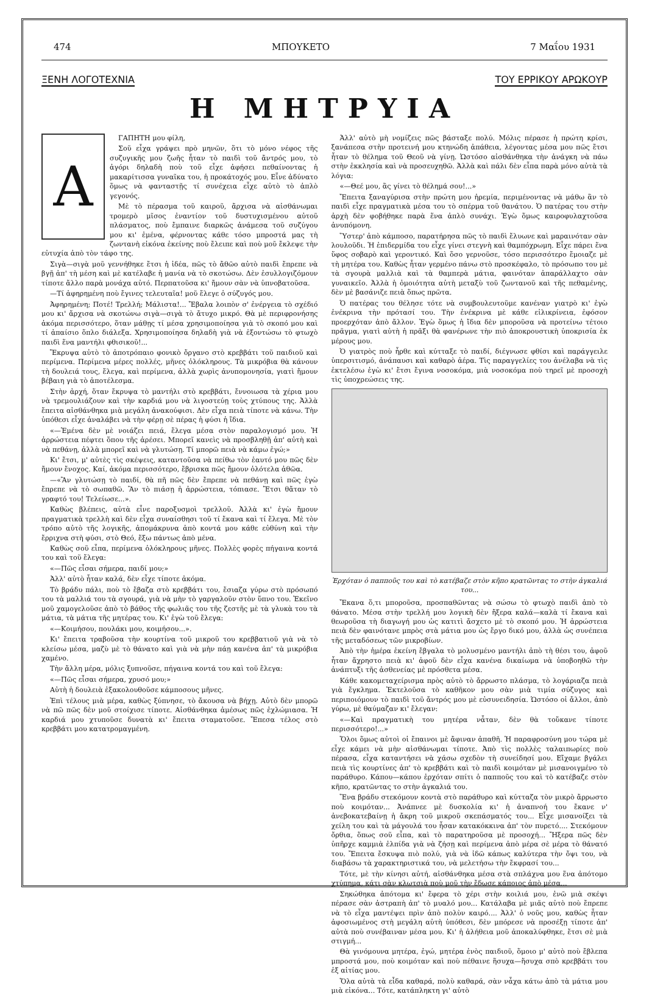474 ΜΠΟΥΚΕΤΟ 7 Μαΐου 1931
ΞΕΝΗ ΛΟΓΟΤΕΧΝΙΑ ΤΟΥ ΕΡΡΙΚΟΥ ΑΡΩΚΟΥΡ
Η ΜΗΤΡΥΙΑ
Α
ΓΑΠΗΤΗ μου φίλη,
Σοῦ εἶχα γράψει πρὸ μηνῶν, ὅτι τὸ μόνο νέφος τῆς συζυγικῆς μου ζωῆς ἦταν τὸ παιδὶ τοῦ ἄντρός μου, τὸ ἀγόρι δηλαδὴ ποὺ τοῦ εἶχε ἀφήσει πεθαίνοντας ἡ μακαρίτισσα γυναῖκα του, ἡ προκάτοχός μου. Εἶνε ἀδύνατο ὅμως νὰ φανταστῇς τί συνέχεια εἶχε αὐτὸ τὸ ἁπλὸ γεγονός.
Μὲ τὸ πέρασμα τοῦ καιροῦ, ἄρχισα νὰ αἰσθάνωμαι τρομερὸ μῖσος ἐναντίον τοῦ δυστυχισμένου αὐτοῦ πλάσματος, ποὺ ἔμπαινε διαρκῶς ἀνάμεσα τοῦ συζύγου μου κι' ἐμένα, φέρνοντας κάθε τόσο μπροστά μας τὴ ζωντανὴ εἰκόνα ἐκείνης ποὺ ἔλειπε καὶ ποὺ μοῦ ἔκλεψε τὴν εὐτυχία ἀπὸ τὸν τάφο της.
Σιγὰ—σιγὰ μοῦ γεννήθηκε ἔτσι ἡ ἰδέα, πῶς τὸ ἄθῶο αὐτὸ παιδὶ ἔπρεπε νὰ βγῇ ἀπ' τὴ μέση καὶ μὲ κατέλαβε ἡ μανία νὰ τὸ σκοτώσω. Δὲν ἐσυλλογιζόμουν τίποτε ἄλλο παρὰ μονάχα αὐτό. Περπατοῦσα κι' ἤμουν σὰν νὰ ὑπνοβατοῦσα.
—Τί ἀφηρημένη ποὺ ἔγινες τελευταῖα! μοῦ ἔλεγε ὁ σύζυγός μου.
Ἀφηρημένη; Ποτέ! Τρελλή; Μάλιστα!... Ἔβαλα λοιπὸν σ' ἐνέργεια τὸ σχέδιό μου κι' ἄρχισα νὰ σκοτώνω σιγὰ—σιγὰ τὸ ἄτυχο μικρό. Θὰ μὲ περιφρονήσης ἀκόμα περισσότερο, ὅταν μάθῃς τί μέσα χρησιμοποίησα γιὰ τὸ σκοπό μου καὶ τί ἀπαίσιο ὅπλο διάλεξα. Χρησιμοποίησα δηλαδὴ γιὰ νὰ ἐξοντώσω τὸ φτωχὸ παιδὶ ἕνα μαντήλι φθισικοῦ!...
Ἔκρυψα αὐτὸ τὸ ἀποτρόπαιο φονικὸ ὄργανο στὸ κρεββάτι τοῦ παιδιοῦ καὶ περίμενα. Περίμενα μέρες πολλές, μῆνες ὁλόκληρους. Τὰ μικρόβια θὰ κάνουν τὴ δουλειά τους, ἔλεγα, καὶ περίμενα, ἀλλὰ χωρὶς ἀνυπομονησία, γιατὶ ἤμουν βέβαιη γιὰ τὸ ἀποτέλεσμα.
Στὴν ἀρχή, ὅταν ἔκρυψα τὸ μαντήλι στὸ κρεββάτι, ἔννοιωσα τὰ χέρια μου νὰ τρεμουλιάζουν καὶ τὴν καρδιά μου νὰ λιγοστεύῃ τοὺς χτύπους της. Ἀλλὰ ἔπειτα αἰσθάνθηκα μιὰ μεγάλη ἀνακούφισι. Δὲν εἶχα πειὰ τίποτε νὰ κάνω. Τὴν ὑπόθεσι εἶχε ἀναλάβει νὰ τὴν φέρῃ σὲ πέρας ἡ φύσι ἡ ἴδια.
«—Ἐμένα δὲν μὲ νοιάζει πειά, ἔλεγα μέσα στὸν παραλογισμό μου. Ἡ ἀρρώστεια πέφτει ὅπου τῆς ἀρέσει. Μπορεῖ κανεὶς νὰ προσβληθῇ ἀπ' αὐτὴ καὶ νὰ πεθάνῃ, ἀλλὰ μπορεῖ καὶ νὰ γλυτώσῃ. Τί μπορῶ πειὰ νὰ κάμω ἐγώ;»
Κι' ἔτσι, μ' αὐτὲς τὶς σκέψεις, καταντοῦσα νὰ πείθω τὸν ἑαυτό μου πῶς δὲν ἤμουν ἔνοχος. Καί, ἀκόμα περισσότερο, ἔβρισκα πῶς ἤμουν ὁλότελα ἀθῶα.
—«Ἂν γλυτώσῃ τὸ παιδί, θὰ πῆ πῶς δὲν ἔπρεπε νὰ πεθάνῃ καὶ πῶς ἐγὼ ἔπρεπε νὰ τὸ σωπαθῶ. Ἂν τὸ πιάσῃ ἡ ἀρρώστεια, τόπιασε. Ἔτσι θἄταν τὸ γραφτό του! Τελείωσε...».
Καθὼς βλέπεις, αὐτὰ εἶνε παροξυσμοὶ τρελλοῦ. Ἀλλὰ κι' ἐγὼ ἤμουν πραγματικὰ τρελλὴ καὶ δὲν εἶχα συναίσθησι τοῦ τί ἔκανα καὶ τί ἔλεγα. Μὲ τὸν τρόπο αὐτὸ τῆς λογικῆς, ἀπομάκρυνα ἀπὸ κοντά μου κάθε εὐθύνη καὶ τὴν ἔρριχνα στὴ φύσι, στὸ Θεό, ἔξω πάντως ἀπὸ μένα.
Καθὼς σοῦ εἶπα, περίμενα ὁλόκληρους μῆνες. Πολλὲς φορὲς πήγαινα κοντά του καὶ τοῦ ἔλεγα:
«—Πῶς εἶσαι σήμερα, παιδί μου;»
Ἀλλ' αὐτὸ ἦταν καλά, δὲν εἶχε τίποτε ἀκόμα.
Τὸ βράδυ πάλι, ποὺ τὸ ἔβαζα στὸ κρεββάτι του, ἔσιαζα γύρω στὸ πρόσωπό του τὰ μαλλιά του τὰ σγουρά, γιὰ νὰ μὴν τὸ γαργαλοῦν στὸν ὕπνο του. Ἐκεῖνο μοῦ χαμογελοῦσε ἀπὸ τὸ βάθος τῆς φωλιᾶς του τῆς ζεστῆς μὲ τὰ γλυκὰ του τὰ μάτια, τὰ μάτια τῆς μητέρας του. Κι' ἐγὼ τοῦ ἔλεγα:
«—Κοιμήσου, πουλάκι μου, κοιμήσου...».
Κι' ἔπειτα τραβοῦσα τὴν κουρτίνα τοῦ μικροῦ του κρεββατιοῦ γιὰ νὰ τὸ κλείσω μέσα, μαζὺ μὲ τὸ θάνατο καὶ γιὰ νὰ μὴν πάῃ κανένα ἀπ' τὰ μικρόβια χαμένο.
Τὴν ἄλλη μέρα, μόλις ξυπνοῦσε, πήγαινα κοντά του καὶ τοῦ ἔλεγα:
«—Πῶς εἶσαι σήμερα, χρυσό μου;»
Αὐτὴ ἡ δουλειὰ ἐξακολουθοῦσε κάμποσους μῆνες.
Ἐπὶ τέλους μιὰ μέρα, καθὼς ξύπνησε, τὸ ἄκουσα νὰ βήχῃ. Αὐτὸ δὲν μπορῶ νὰ πῶ πῶς δὲν μοῦ στοίχισε τίποτε. Αἰσθάνθηκα ἀμέσως πῶς ἐχλώμιασα. Ἡ καρδιά μου χτυποῦσε δυνατὰ κι' ἔπειτα σταματοῦσε. Ἔπεσα τέλος στὸ κρεββάτι μου κατατρομαγμένη.
Ἀλλ' αὐτὸ μὴ νομίζεις πῶς βάσταξε πολύ. Μόλις πέρασε ἡ πρώτη κρίσι, ξανάπεσα στὴν προτεινή μου κτηνώδη ἀπάθεια, λέγοντας μέσα μου πῶς ἔτσι ἦταν τὸ θέλημα τοῦ Θεοῦ νὰ γίνῃ. Ὡστόσο αἰσθάνθηκα τὴν ἀνάγκη νὰ πάω στὴν ἐκκλησία καὶ νὰ προσευχηθῶ. Ἀλλὰ καὶ πάλι δὲν εἶπα παρὰ μόνο αὐτὰ τὰ λόγια:
«—Θεέ μου, ἂς γίνει τὸ θέλημά σου!...»
Ἔπειτα ξαναγύρισα στὴν πρώτη μου ἠρεμία, περιμένοντας νὰ μάθω ἂν τὸ παιδὶ εἶχε πραγματικὰ μέσα του τὸ σπέρμα τοῦ θανάτου. Ὁ πατέρας του στὴν ἀρχὴ δὲν φοβήθηκε παρὰ ἕνα ἁπλὸ συνάχι. Ἐγὼ ὅμως καιροφυλαχτοῦσα ἀνυπόμονη.
Ὕστερ' ἀπὸ κάμποσο, παρατήρησα πῶς τὸ παιδὶ ἔλυωνε καὶ μαραινόταν σὰν λουλοῦδι. Ἡ ἐπιδερμίδα του εἶχε γίνει στεγνὴ καὶ θαμπόχρωμη. Εἶχε πάρει ἕνα ὕφος σοβαρὸ καὶ γεροντικό. Καὶ ὅσο γερνοῦσε, τόσο περισσότερο ἔμοιαζε μὲ τὴ μητέρα του. Καθὼς ἦταν γερμένο πάνω στὸ προσκέφαλο, τὸ πρόσωπο του μὲ τὰ σγουρὰ μαλλιὰ καὶ τὰ θαμπερὰ μάτια, φαινόταν ἀπαράλλαχτο σὰν γυναικεῖο. Ἀλλὰ ἡ ὁμοιότητα αὐτὴ μεταξὺ τοῦ ζωντανοῦ καὶ τῆς πεθαμένης, δὲν μὲ βασάνιζε πειὰ ὅπως πρῶτα.
Ὁ πατέρας του θέλησε τότε νὰ συμβουλευτοῦμε κανέναν γιατρὸ κι' ἐγὼ ἐνέκρινα τὴν πρότασί του. Τὴν ἐνέκρινα μὲ κάθε εἰλικρίνεια, ἐφόσον προερχόταν ἀπὸ ἄλλον. Ἐγὼ ὅμως ἡ ἴδια δὲν μποροῦσα νὰ προτείνω τέτοιο πρᾶγμα, γιατὶ αὐτὴ ἡ πρᾶξι θὰ φανέρωνε τὴν πιὸ ἀποκρουστικὴ ὑποκρισία ἐκ μέρους μου.
Ὁ γιατρὸς ποὺ ἦρθε καὶ κύτταξε τὸ παιδί, διέγνωσε φθίσι καὶ παράγγειλε ὑπερσιτισμό, ἀνάπαυσι καὶ καθαρὸ ἀέρα. Τὶς παραγγελίες του ἀνέλαβα νὰ τὶς ἐκτελέσω ἐγὼ κι' ἔτσι ἔγινα νοσοκόμα, μιὰ νοσοκόμα ποὺ τηρεῖ μὲ προσοχὴ τὶς ὑποχρεώσεις της.
Ἐρχόταν ὁ παπποῦς του καὶ τὸ κατέβαζε στὸν κῆπο κρατῶντας το στὴν ἀγκαλιά του...
Ἔκανα ὅ,τι μποροῦσα, προσπαθῶντας νὰ σώσω τὸ φτωχὸ παιδὶ ἀπὸ τὸ θάνατο. Μέσα στὴν τρελλή μου λογικὴ δὲν ἤξερα καλά—καλὰ τί ἔκανα καὶ θεωροῦσα τὴ διαγωγή μου ὡς κατιτὶ ἄσχετο μὲ τὸ σκοπό μου. Ἡ ἀρρώστεια πειὰ δὲν φαινότανε μπρὸς στὰ μάτια μου ὡς ἔργο δικό μου, ἀλλὰ ὡς συνέπεια τῆς μεταδόσεως τῶν μικροβίων.
Ἀπὸ τὴν ἡμέρα ἐκείνη ἔβγαλα τὸ μολυσμένο μαντήλι ἀπὸ τὴ θέσι του, ἀφοῦ ἦταν ἄχρηστο πειὰ κι' ἀφοῦ δὲν εἶχα κανένα δικαίωμα νὰ ὑποβοηθῶ τὴν ἀνάπτυξι τῆς ἀσθενείας μὲ πρόσθετα μέσα.
Κάθε κακομεταχείρισμα πρὸς αὐτὸ τὸ ἄρρωστο πλάσμα, τὸ λογάριαζα πειὰ γιὰ ἔγκλημα. Ἐκτελοῦσα τὸ καθῆκον μου σὰν μιὰ τιμία σύζυγος καὶ περιποιόμουν τὸ παιδὶ τοῦ ἄντρός μου μὲ εὐσυνειδησία. Ὡστόσο οἱ ἄλλοι, ἀπὸ γύρω, μὲ θαύμαζαν κι' ἔλεγαν:
«—Καὶ πραγματικὴ του μητέρα νἆταν, δὲν θὰ τοὔκανε τίποτε περισσότερο!...»
Ὅλοι ὅμως αὐτοὶ οἱ ἔπαινοι μὲ ἄφιναν ἀπαθῆ. Ἡ παραφροσύνη μου τώρα μὲ εἶχε κάμει νὰ μὴν αἰσθάνωμαι τίποτε. Ἀπὸ τὶς πολλὲς ταλαιπωρίες ποὺ πέρασα, εἶχα καταντήσει νὰ χάσω σχεδὸν τὴ συνείδησί μου. Εἴχαμε βγάλει πειὰ τὶς κουρτίνες ἀπ' τὸ κρεββάτι καὶ τὸ παιδὶ κοιμόταν μὲ μισανοιγμένο τὸ παράθυρο. Κάπου—κάπου ἐρχόταν σπίτι ὁ παπποῦς του καὶ τὸ κατέβαζε στὸν κῆπο, κρατῶντας το στὴν ἀγκαλιά του.
Ἕνα βράδυ στεκόμουν κοντὰ στὸ παράθυρο καὶ κύτταζα τὸν μικρὸ ἄρρωστο ποὺ κοιμόταν... Ἀνάπνεε μὲ δυσκολία κι' ἡ ἀναπνοή του ἔκανε ν' ἀνεβοκατεβαίνῃ ἡ ἄκρη τοῦ μικροῦ σκεπάσματός του... Εἶχε μισανοίξει τὰ χείλη του καὶ τὰ μάγουλά του ἦσαν κατακόκκινα ἀπ' τὸν πυρετό.... Στεκόμουν ὄρθια, ὅπως σοῦ εἶπα, καὶ τὸ παρατηροῦσα μὲ προσοχή... Ἤξερα πῶς δὲν ὑπῆρχε καμμιὰ ἐλπίδα γιὰ νὰ ζήσῃ καὶ περίμενα ἀπὸ μέρα σὲ μέρα τὸ θάνατό του. Ἔπειτα ἔσκυψα πιὸ πολύ, γιὰ νὰ ἰδῶ κάπως καλύτερα τὴν ὄψι του, νὰ διαβάσω τὰ χαρακτηριστικά του, νὰ μελετήσω τὴν ἔκφρασί του...
Τότε, μὲ τὴν κίνησι αὐτή, αἰσθάνθηκα μέσα στὰ σπλάχνα μου ἕνα ἀπότομο χτύπημα, κάτι σὰν κλωτσιὰ ποὺ μοῦ τὴν ἔδωσε κάποιος ἀπὸ μέσα...
Σηκώθηκα ἀπότομα κι' ἔφερα τὸ χέρι στὴν κοιλιά μου, ἐνῶ μιὰ σκέψι πέρασε σὰν ἀστραπὴ ἀπ' τὸ μυαλό μου... Κατάλαβα μὲ μιᾶς αὐτὸ ποὺ ἔπρεπε νὰ τὸ εἶχα μαντέψει πρὶν ἀπὸ πολὺν καιρό.... Ἀλλ' ὁ νοῦς μου, καθὼς ἦταν ἀφοσιωμένος στὴ μεγάλη αὐτὴ ὑπόθεσι, δὲν μπόρεσε νὰ προσέξῃ τίποτε ἀπ' αὐτὰ ποὺ συνέβαιναν μέσα μου. Κι' ἡ ἀλήθεια μοῦ ἀποκαλύφθηκε, ἔτσι σὲ μιὰ στιγμή...
Θὰ γινόμουνα μητέρα, ἐγώ, μητέρα ἑνὸς παιδιοῦ, ὅμοιο μ' αὐτὸ ποὺ ἔβλεπα μπροστά μου, ποὺ κοιμόταν καὶ ποὺ πέθαινε ἥσυχα—ἥσυχα σπὸ κρεββάτι του ἐξ αἰτίας μου.
Ὅλα αὐτὰ τὰ εἶδα καθαρά, πολὺ καθαρά, σὰν νἆχα κάτω ἀπὸ τὰ μάτια μου μιὰ εἰκόνα... Τότε, κατάπληκτη γι' αὐτὸ